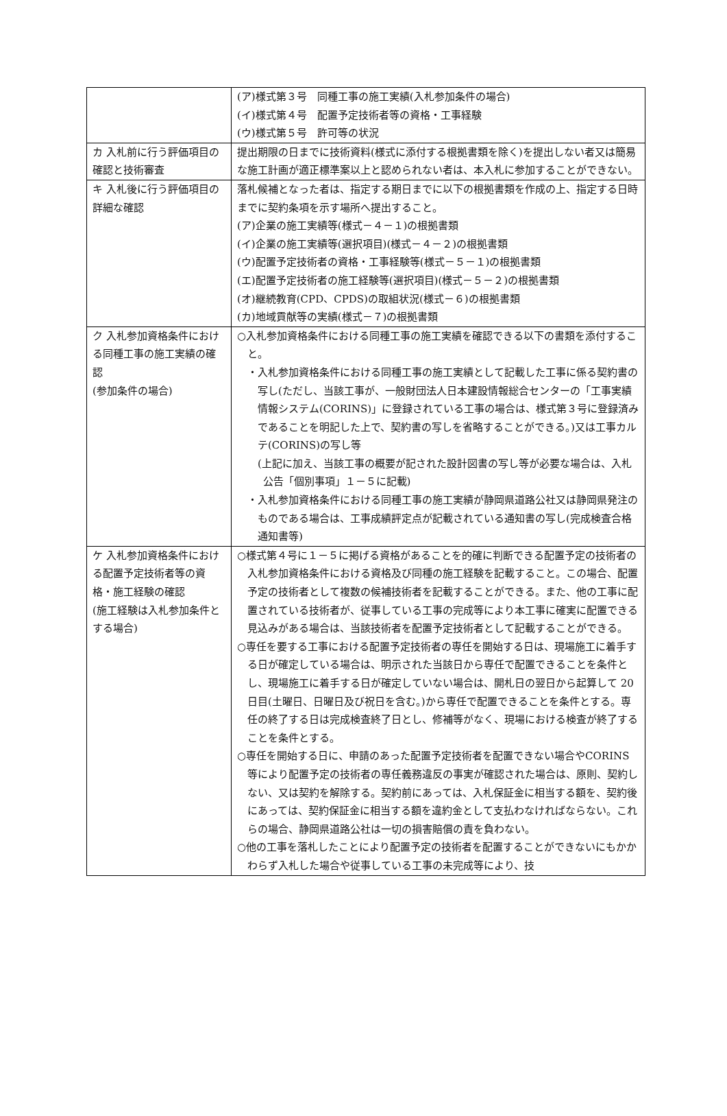| | (ア)様式第３号 同種工事の施工実績(入札参加条件の場合) (イ)様式第４号 配置予定技術者等の資格・工事経験 (ウ)様式第５号 許可等の状況 |
| カ 入札前に行う評価項目の確認と技術審査 | 提出期限の日までに技術資料(様式に添付する根拠書類を除く)を提出しない者又は簡易な施工計画が適正標準案以上と認められない者は、本入札に参加することができない。 |
| キ 入札後に行う評価項目の詳細な確認 | 落札候補となった者は、指定する期日までに以下の根拠書類を作成の上、指定する日時までに契約条項を示す場所へ提出すること。 (ア)企業の施工実績等(様式－４－１)の根拠書類 (イ)企業の施工実績等(選択項目)(様式－４－２)の根拠書類 (ウ)配置予定技術者の資格・工事経験等(様式－５－１)の根拠書類 (エ)配置予定技術者の施工経験等(選択項目)(様式－５－２)の根拠書類 (オ)継続教育(CPD、CPDS)の取組状況(様式－６)の根拠書類 (カ)地域貢献等の実績(様式－７)の根拠書類 |
| ク 入札参加資格条件における同種工事の施工実績の確認 (参加条件の場合) | ○入札参加資格条件における同種工事の施工実績を確認できる以下の書類を添付すること。 ・入札参加資格条件における同種工事の施工実績として記載した工事に係る契約書の写し(ただし、当該工事が、一般財団法人日本建設情報総合センターの「工事実績情報システム(CORINS)」に登録されている工事の場合は、様式第３号に登録済みであることを明記した上で、契約書の写しを省略することができる。)又は工事カルテ(CORINS)の写し等 (上記に加え、当該工事の概要が記された設計図書の写し等が必要な場合は、入札公告「個別事項」１－５に記載) ・入札参加資格条件における同種工事の施工実績が静岡県道路公社又は静岡県発注のものである場合は、工事成績評定点が記載されている通知書の写し(完成検査合格通知書等) |
| ケ 入札参加資格条件における配置予定技術者等の資格・施工経験の確認 (施工経験は入札参加条件とする場合) | ○様式第４号に１－５に掲げる資格があることを的確に判断できる配置予定の技術者の入札参加資格条件における資格及び同種の施工経験を記載すること。この場合、配置予定の技術者として複数の候補技術者を記載することができる。また、他の工事に配置されている技術者が、従事している工事の完成等により本工事に確実に配置できる見込みがある場合は、当該技術者を配置予定技術者として記載することができる。 ○専任を要する工事における配置予定技術者の専任を開始する日は、現場施工に着手する日が確定している場合は、明示された当該日から専任で配置できることを条件とし、現場施工に着手する日が確定していない場合は、開札日の翌日から起算して 20 日目(土曜日、日曜日及び祝日を含む。)から専任で配置できることを条件とする。専任の終了する日は完成検査終了日とし、修補等がなく、現場における検査が終了することを条件とする。 ○専任を開始する日に、申請のあった配置予定技術者を配置できない場合やCORINS 等により配置予定の技術者の専任義務違反の事実が確認された場合は、原則、契約しない、又は契約を解除する。契約前にあっては、入札保証金に相当する額を、契約後にあっては、契約保証金に相当する額を違約金として支払わなければならない。これらの場合、静岡県道路公社は一切の損害賠償の責を負わない。 ○他の工事を落札したことにより配置予定の技術者を配置することができないにもかかわらず入札した場合や従事している工事の未完成等により、技 |